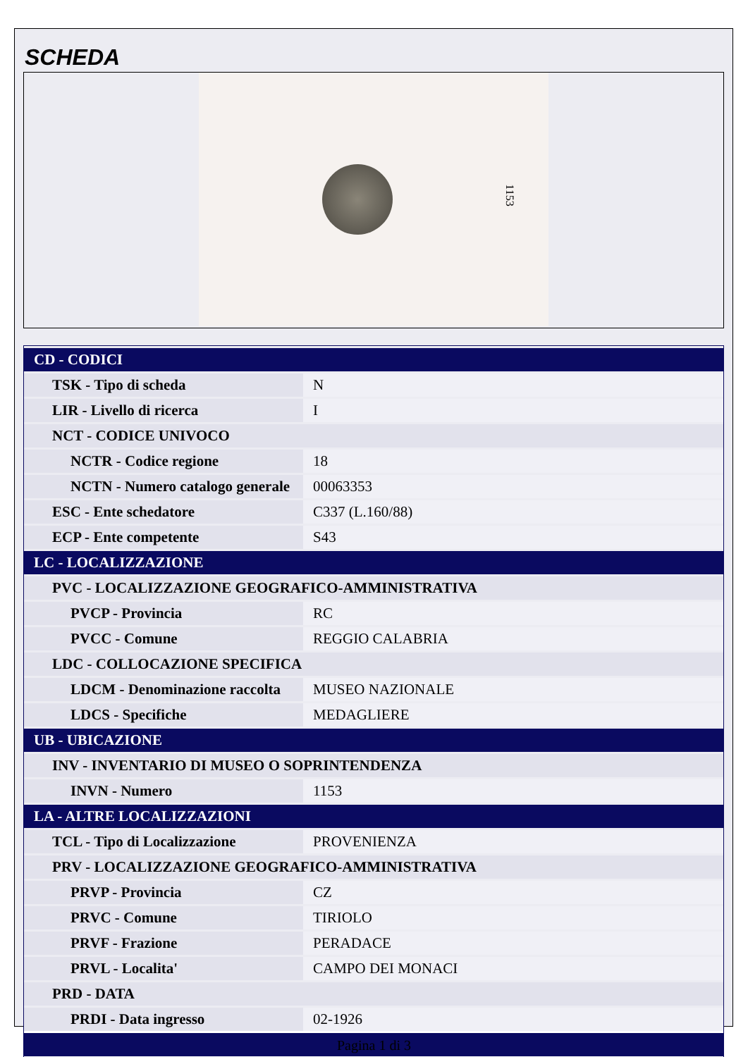SCHEDA
1153
| CD - CODICI | |
| TSK - Tipo di scheda | N |
| LIR - Livello di ricerca | I |
| NCT - CODICE UNIVOCO | |
| NCTR - Codice regione | 18 |
| NCTN - Numero catalogo generale | 00063353 |
| ESC - Ente schedatore | C337 (L.160/88) |
| ECP - Ente competente | S43 |
| LC - LOCALIZZAZIONE | |
| PVC - LOCALIZZAZIONE GEOGRAFICO-AMMINISTRATIVA | |
| PVCP - Provincia | RC |
| PVCC - Comune | REGGIO CALABRIA |
| LDC - COLLOCAZIONE SPECIFICA | |
| LDCM - Denominazione raccolta | MUSEO NAZIONALE |
| LDCS - Specifiche | MEDAGLIERE |
| UB - UBICAZIONE | |
| INV - INVENTARIO DI MUSEO O SOPRINTENDENZA | |
| INVN - Numero | 1153 |
| LA - ALTRE LOCALIZZAZIONI | |
| TCL - Tipo di Localizzazione | PROVENIENZA |
| PRV - LOCALIZZAZIONE GEOGRAFICO-AMMINISTRATIVA | |
| PRVP - Provincia | CZ |
| PRVC - Comune | TIRIOLO |
| PRVF - Frazione | PERADACE |
| PRVL - Localita' | CAMPO DEI MONACI |
| PRD - DATA | |
| PRDI - Data ingresso | 02-1926 |
Pagina 1 di 3